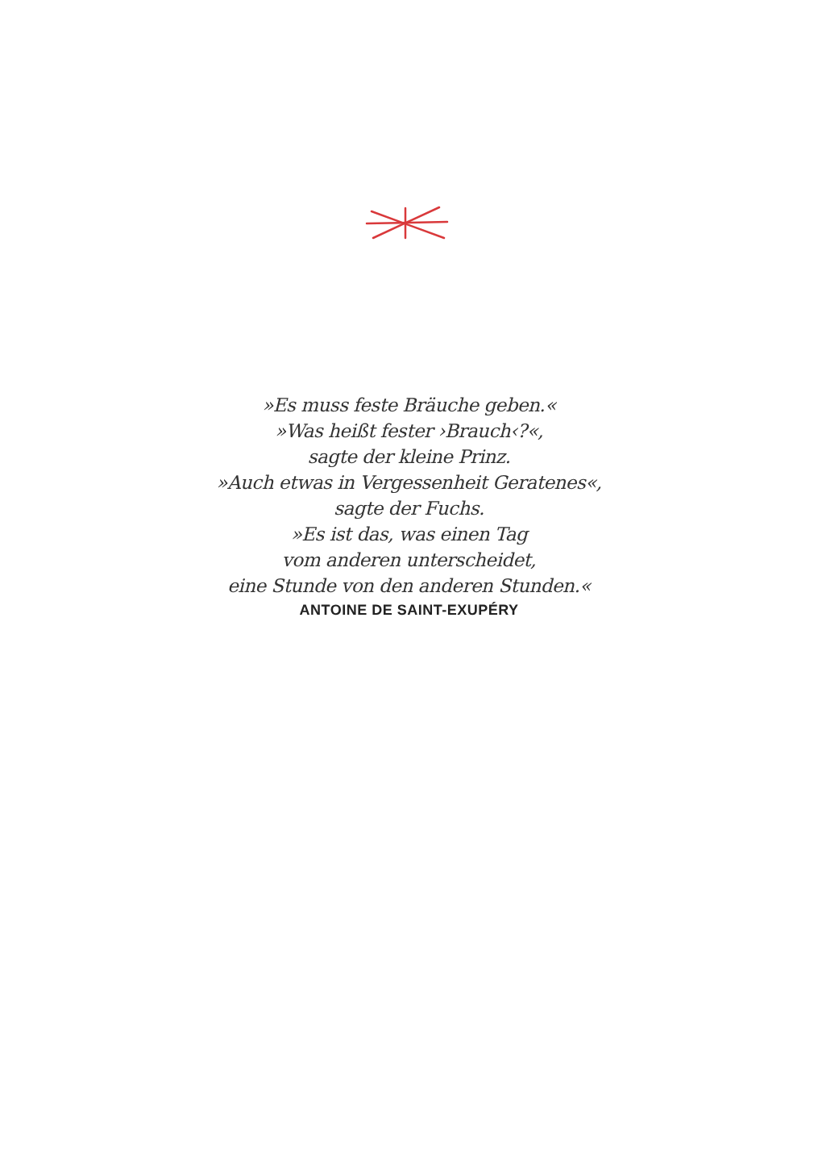»Es muss feste Bräuche geben.«
»Was heißt fester ›Brauch‹?«,
sagte der kleine Prinz.
»Auch etwas in Vergessenheit Geratenes«,
sagte der Fuchs.
»Es ist das, was einen Tag
vom anderen unterscheidet,
eine Stunde von den anderen Stunden.«
ANTOINE DE SAINT-EXUPÉRY